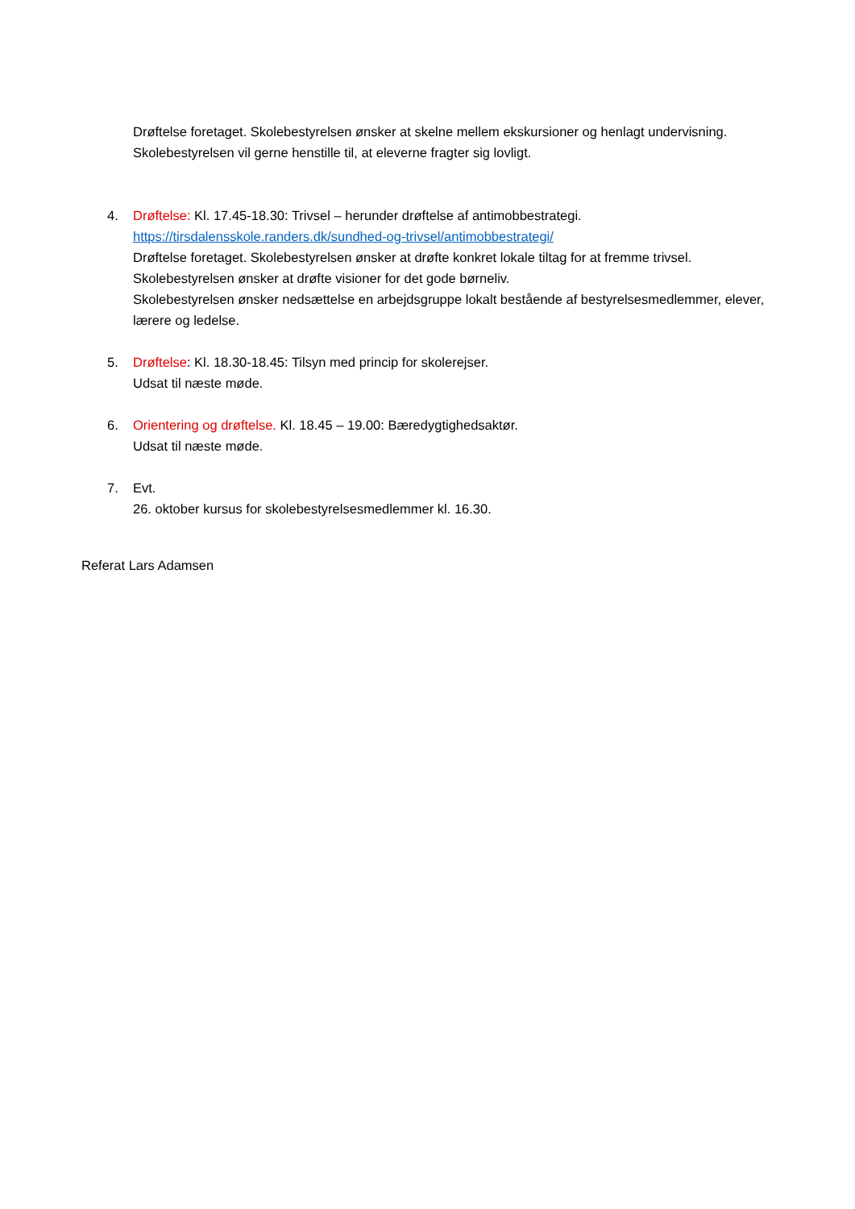Drøftelse foretaget. Skolebestyrelsen ønsker at skelne mellem ekskursioner og henlagt undervisning. Skolebestyrelsen vil gerne henstille til, at eleverne fragter sig lovligt.
4. Drøftelse: Kl. 17.45-18.30: Trivsel – herunder drøftelse af antimobbestrategi.
https://tirsdalensskole.randers.dk/sundhed-og-trivsel/antimobbestrategi/
Drøftelse foretaget. Skolebestyrelsen ønsker at drøfte konkret lokale tiltag for at fremme trivsel.
Skolebestyrelsen ønsker at drøfte visioner for det gode børneliv.
Skolebestyrelsen ønsker nedsættelse en arbejdsgruppe lokalt bestående af bestyrelsesmedlemmer, elever, lærere og ledelse.
5. Drøftelse: Kl. 18.30-18.45: Tilsyn med princip for skolerejser.
Udsat til næste møde.
6. Orientering og drøftelse. Kl. 18.45 – 19.00: Bæredygtighedsaktør.
Udsat til næste møde.
7. Evt.
26. oktober kursus for skolebestyrelsesmedlemmer kl. 16.30.
Referat Lars Adamsen